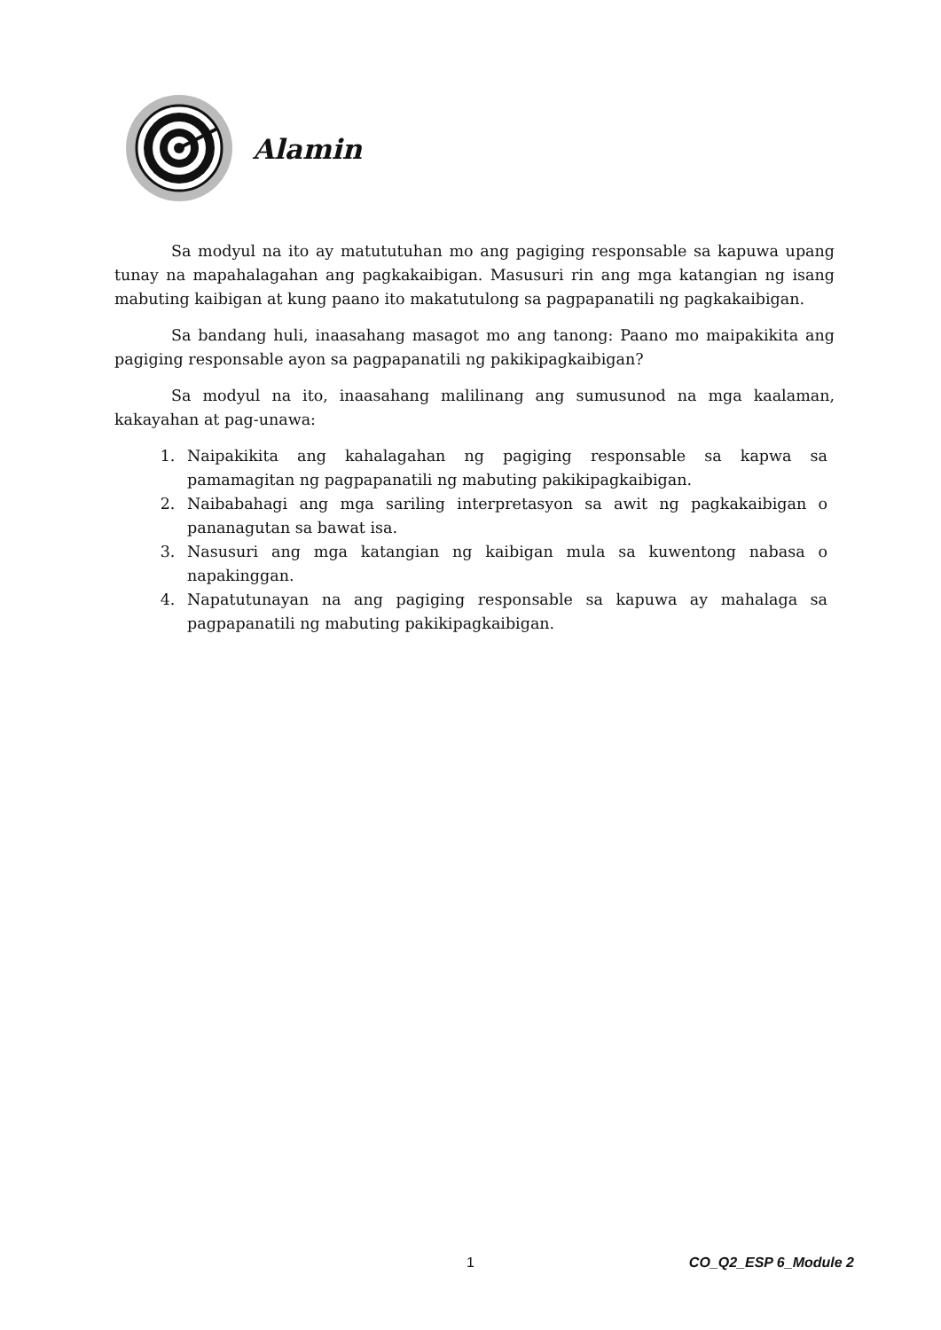Alamin
Sa modyul na ito ay matututuhan mo ang pagiging responsable sa kapuwa upang tunay na mapahalagahan ang pagkakaibigan. Masusuri rin ang mga katangian ng isang mabuting kaibigan at kung paano ito makatutulong sa pagpapanatili ng pagkakaibigan.
Sa bandang huli, inaasahang masagot mo ang tanong: Paano mo maipakikita ang pagiging responsable ayon sa pagpapanatili ng pakikipagkaibigan?
Sa modyul na ito, inaasahang malilinang ang sumusunod na mga kaalaman, kakayahan at pag-unawa:
1. Naipakikita ang kahalagahan ng pagiging responsable sa kapwa sa pamamagitan ng pagpapanatili ng mabuting pakikipagkaibigan.
2. Naibabahagi ang mga sariling interpretasyon sa awit ng pagkakaibigan o pananagutan sa bawat isa.
3. Nasusuri ang mga katangian ng kaibigan mula sa kuwentong nabasa o napakinggan.
4. Napatutunayan na ang pagiging responsable sa kapuwa ay mahalaga sa pagpapanatili ng mabuting pakikipagkaibigan.
1 CO_Q2_ESP 6_Module 2